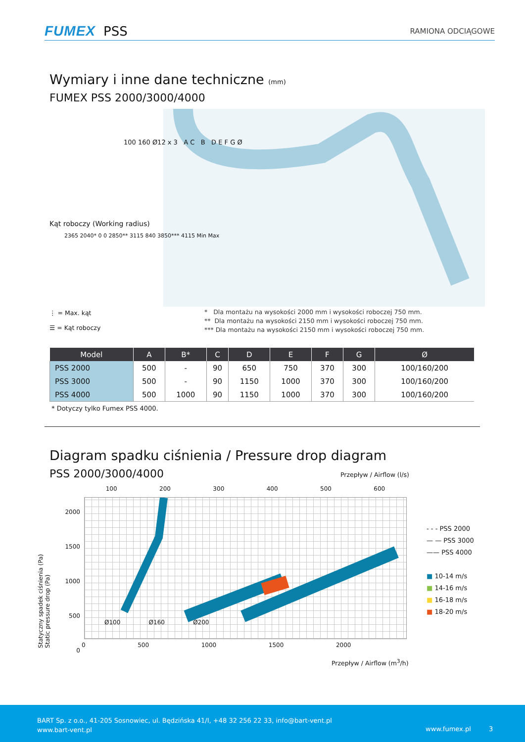FUMEX PSS RAMIONA ODCIĄGOWE
Wymiary i inne dane techniczne (mm)
FUMEX PSS 2000/3000/4000
Kąt roboczy (Working radius)
2365 2040* 0 0 2850** 3115 840 3850*** 4115 Min Max
⋮ = Max. kąt
☰ = Kąt roboczy
* Dla montażu na wysokości 2000 mm i wysokości roboczej 750 mm.
** Dla montażu na wysokości 2150 mm i wysokości roboczej 750 mm.
*** Dla montażu na wysokości 2150 mm i wysokości roboczej 750 mm.
100 160 Ø12 x 3 A C B D E F G Ø
| Model | A | B* | C | D | E | F | G | Ø |
| --- | --- | --- | --- | --- | --- | --- | --- | --- |
| PSS 2000 | 500 | - | 90 | 650 | 750 | 370 | 300 | 100/160/200 |
| PSS 3000 | 500 | - | 90 | 1150 | 1000 | 370 | 300 | 100/160/200 |
| PSS 4000 | 500 | 1000 | 90 | 1150 | 1000 | 370 | 300 | 100/160/200 |
* Dotyczy tylko Fumex PSS 4000.
Diagram spadku ciśnienia / Pressure drop diagram
PSS 2000/3000/4000 Przepływ / Airflow (l/s)
100 200 300 400 500 600
Ø100 Ø160 Ø200
2000
1500
1000
500
0
Statyczny spadek ciśnienia (Pa)
Static pressure drop (Pa)
0 500 1000 1500 2000
Przepływ / Airflow (m<sup>3</sup>/h)
- - - PSS 2000
— — PSS 3000
—— PSS 4000
■ 10-14 m/s
■ 14-16 m/s
■ 16-18 m/s
■ 18-20 m/s
BART Sp. z o.o., 41-205 Sosnowiec, ul. Będzińska 41/I, +48 32 256 22 33, info@bart-vent.pl
www.bart-vent.pl
www.fumex.pl 3